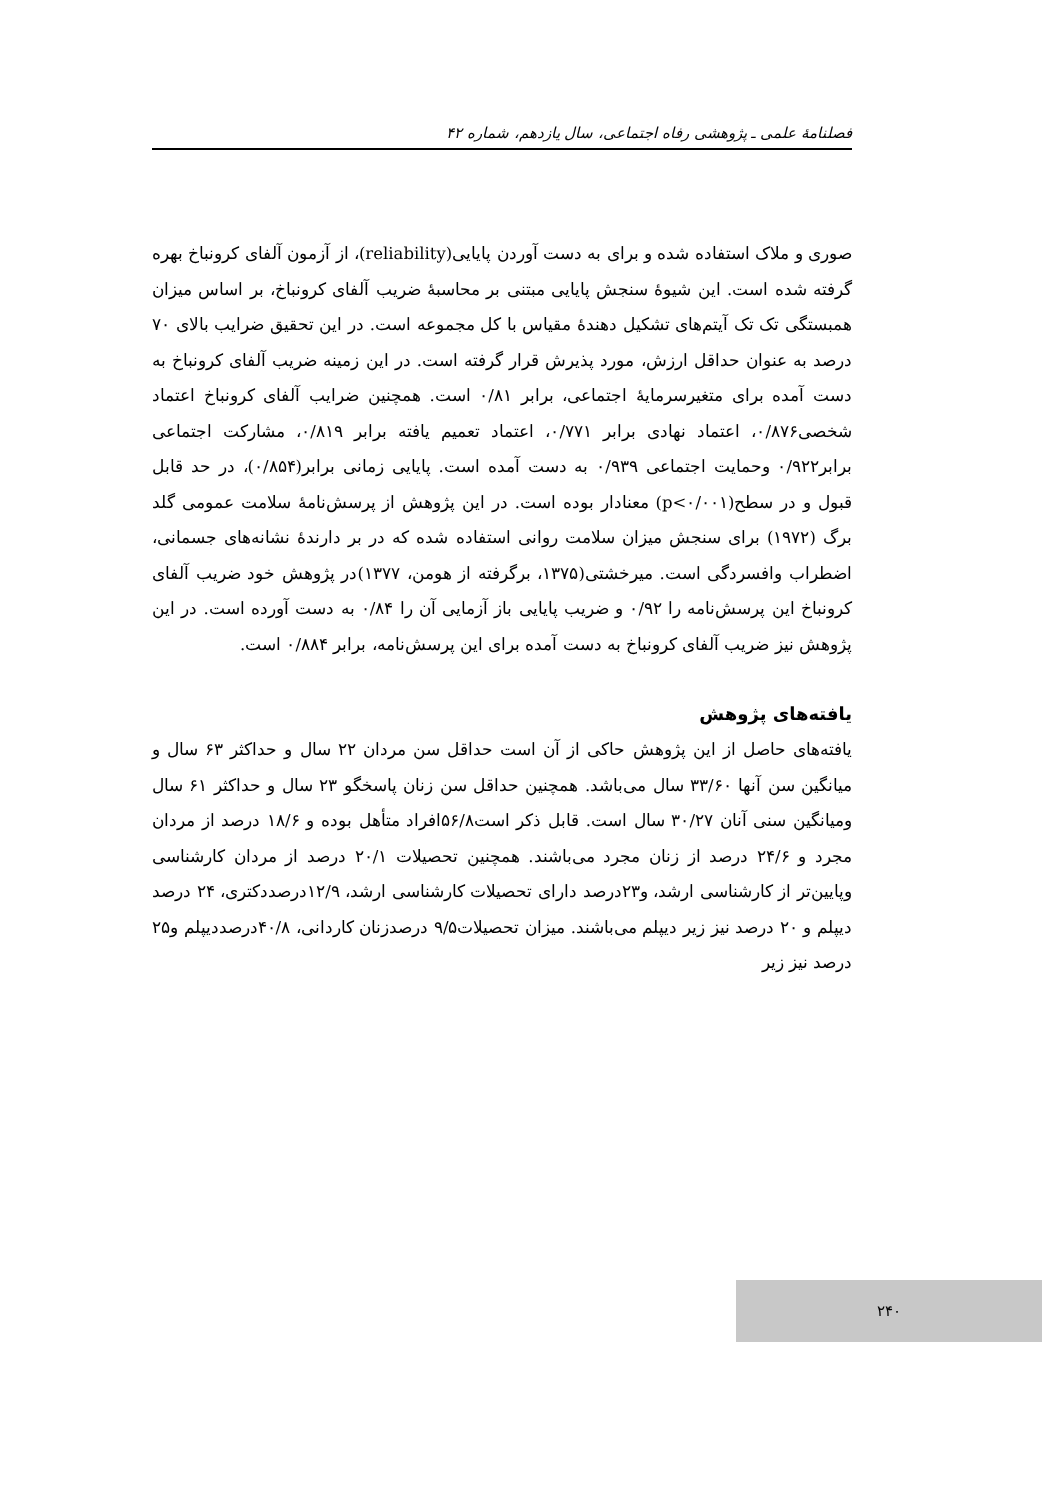فصلنامهٔ علمی ـ پژوهشی رفاه اجتماعی، سال یازدهم، شماره ۴۲
صوری و ملاک استفاده شده و برای به دست آوردن پایایی(reliability)، از آزمون آلفای کرونباخ بهره گرفته شده است. این شیوهٔ سنجش پایایی مبتنی بر محاسبهٔ ضریب آلفای کرونباخ، بر اساس میزان همبستگی تک تک آیتم‌های تشکیل دهندهٔ مقیاس با کل مجموعه است. در این تحقیق ضرایب بالای ۷۰ درصد به عنوان حداقل ارزش، مورد پذیرش قرار گرفته است. در این زمینه ضریب آلفای کرونباخ به دست آمده برای متغیرسرمایهٔ اجتماعی، برابر ۰/۸۱ است. همچنین ضرایب آلفای کرونباخ اعتماد شخصی۰/۸۷۶، اعتماد نهادی برابر ۰/۷۷۱، اعتماد تعمیم یافته برابر ۰/۸۱۹، مشارکت اجتماعی برابر۰/۹۲۲ وحمایت اجتماعی ۰/۹۳۹ به دست آمده است. پایایی زمانی برابر(۰/۸۵۴)، در حد قابل قبول و در سطح(p<۰/۰۰۱) معنادار بوده است. در این پژوهش از پرسش‌نامهٔ سلامت عمومی گلد برگ (۱۹۷۲) برای سنجش میزان سلامت روانی استفاده شده که در بر دارندهٔ نشانه‌های جسمانی، اضطراب وافسردگی است. میرخشتی(۱۳۷۵، برگرفته از هومن، ۱۳۷۷)در پژوهش خود ضریب آلفای کرونباخ این پرسش‌نامه را ۰/۹۲ و ضریب پایایی باز آزمایی آن را ۰/۸۴ به دست آورده است. در این پژوهش نیز ضریب آلفای کرونباخ به دست آمده برای این پرسش‌نامه، برابر ۰/۸۸۴ است.
یافته‌های پژوهش
یافته‌های حاصل از این پژوهش حاکی از آن است حداقل سن مردان ۲۲ سال و حداکثر ۶۳ سال و میانگین سن آنها ۳۳/۶۰ سال می‌باشد. همچنین حداقل سن زنان پاسخگو ۲۳ سال و حداکثر ۶۱ سال ومیانگین سنی آنان ۳۰/۲۷ سال است. قابل ذکر است۵۶/۸افراد متأهل بوده و ۱۸/۶ درصد از مردان مجرد و ۲۴/۶ درصد از زنان مجرد می‌باشند. همچنین تحصیلات ۲۰/۱ درصد از مردان کارشناسی وپایین‌تر از کارشناسی ارشد، و۲۳درصد دارای تحصیلات کارشناسی ارشد، ۱۲/۹درصددکتری، ۲۴ درصد دیپلم و ۲۰ درصد نیز زیر دیپلم می‌باشند. میزان تحصیلات۹/۵ درصدزنان کاردانی، ۴۰/۸درصددیپلم و۲۵ درصد نیز زیر
۲۴۰